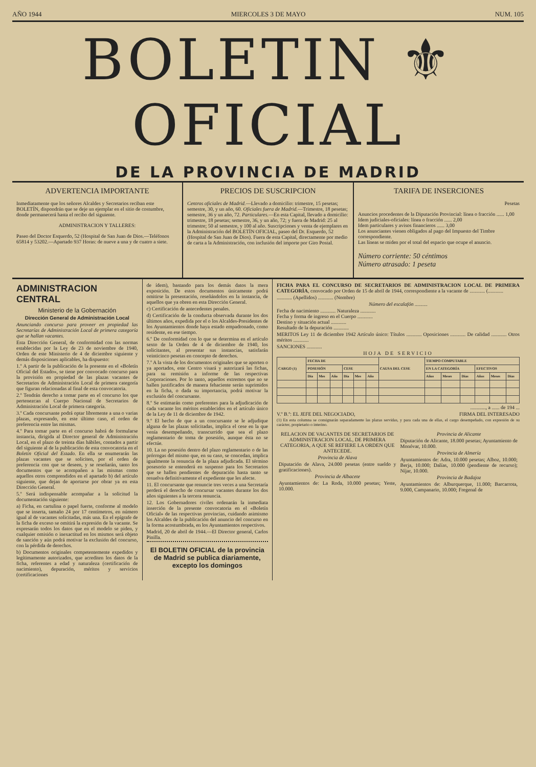AÑO 1944 MIERCOLES 3 DE MAYO NUM. 105
BOLETIN ⚜ OFICIAL
DE LA PROVINCIA DE MADRID
ADVERTENCIA IMPORTANTE
Inmediatamente que los señores Alcaldes y Secretarios reciban este BOLETÍN, dispondrán que se deje un ejemplar en el sitio de costumbre, donde permanecerá hasta el recibo del siguiente.
ADMINISTRACION Y TALLERES:
Paseo del Doctor Esquerdo, 52 (Hospital de San Juan de Dios.—Teléfonos 65814 y 53202.—Apartado 937 Horas: de nueve a una y de cuatro a siete.
PRECIOS DE SUSCRIPCION
Centros oficiales de Madrid.—Llevado a domicilio: trimestre, 15 pesetas; semestre, 30, y un año, 60. Oficiales fuera de Madrid.—Trimestre, 18 pesetas; semestre, 36 y un año, 72. Particulares.—En esta Capital, llevado a domicilio: trimestre, 18 pesetas; semestre, 36, y un año, 72; y fuera de Madrid: 25 al trimestre; 50 al semestre, y 100 al año. Suscripciones y venta de ejemplares en la Administración del BOLETÍN OFICIAL, paseo del Dr. Esquerdo, 52 (Hospital de San Juan de Dios). Fuera de esta Capital, directamente por medio de carta a la Administración, con inclusión del importe por Giro Postal.
TARIFA DE INSERCIONES
Pesetas
Anuncios procedentes de la Diputación Provincial: línea o fracción ...... 1,00
Idem judiciales-oficiales: línea o fracción ...... 2,00
Idem particulares y avisos financieros ...... 3,00
Los anunciantes vienen obligados al pago del Impuesto del Timbre correspondiente.
Las líneas se miden por el total del espacio que ocupe el anuncio.
Número corriente: 50 céntimos
Número atrasado: 1 peseta
ADMINISTRACION CENTRAL
Ministerio de la Gobernación
Dirección General de Administración Local
Anunciando concurso para proveer en propiedad las Secretarías de Administración Local de primera categoría que se hallan vacantes.
Esta Dirección General, de conformidad con las normas establecidas por la Ley de 23 de noviembre de 1940, Orden de este Ministerio de 4 de diciembre siguiente y demás disposiciones aplicables, ha dispuesto:
1.º A partir de la publicación de la presente en el «Boletín Oficial del Estado», se tiene por convocado concurso para la provisión en propiedad de las plazas vacantes de Secretarios de Administración Local de primera categoría que figuran relacionadas al final de esta convocatoria.
2.º Tendrán derecho a tomar parte en el concurso los que pertenezcan al Cuerpo Nacional de Secretarios de Administración Local de primera categoría.
3.º Cada concursante podrá optar libremente a una o varias plazas, expresando, en este último caso, el orden de preferencia entre las mismas.
4.º Para tomar parte en el concurso habrá de formularse instancia, dirigida al Director general de Administración Local, en el plazo de treinta días hábiles, contados a partir del siguiente al de la publicación de esta convocatoria en el Boletín Oficial del Estado. En ella se enumerarán las plazas vacantes que se soliciten, por el orden de preferencia con que se deseen, y se reseñarán, tanto los documentos que se acompañen a las mismas como aquellos otros comprendidos en el apartado b) del artículo siguiente, que dejan de aportarse por obrar ya en esta Dirección General.
5.º Será indispensable acompañar a la solicitud la documentación siguiente:
a) Ficha, en cartulina o papel fuerte, conforme al modelo que se inserta, tamaño 24 por 17 centímetros, en número igual al de vacantes solicitadas, más una. En el epígrafe de la ficha de exceso se omitirá la expresión de la vacante. Se expresarán todos los datos que en el modelo se piden, y cualquier omisión o inexactitud en los mismos será objeto de sanción y aún podrá motivar la exclusión del concurso, con la pérdida de derechos.
b) Documentos originales competentemente expedidos y legítimamente autorizados, que acrediten los datos de la ficha, referentes a edad y naturaleza (certificación de nacimiento), depuración, méritos y servicios (certificaciones
de ídem), bastando para los demás datos la mera exposición. De estos documentos únicamente podrá omitirse la presentación, reseñándolos en la instancia, de aquellos que ya obren en esta Dirección General.
c) Certificación de antecedentes penales.
d) Certificación de la conducta observada durante los dos últimos años, expedida por el o los Alcaldes-Presidentes de los Ayuntamientos donde haya estado empadronado, como residente, en ese tiempo.
6.º De conformidad con lo que se determina en el artículo sexto de la Orden de 4 de diciembre de 1940, los solicitantes, al presentar sus instancias, satisfarán veinticinco pesetas en concepto de derechos.
7.º A la vista de los documentos originales que se aporten o ya aportados, este Centro visará y autorizará las fichas, para su remisión a informe de las respectivas Corporaciones. Por lo tanto, aquellos extremos que no se hallen justificados de manera fehaciente serán suprimidos en la ficha, o dada su importancia, podrá motivar la exclusión del concursante.
8.º Se estimarán como preferentes para la adjudicación de cada vacante los méritos establecidos en el artículo único de la Ley de 11 de diciembre de 1942.
9.º El hecho de que a un concursante se le adjudique alguna de las plazas solicitadas, implica el cese en la que venía desempeñando, transcurrido que sea el plazo reglamentario de toma de posesión, aunque ésta no se efectúe.
10. La no posesión dentro del plazo reglamentario o de las prórrogas del mismo que, en su caso, se concedan, implica igualmente la renuncia de la plaza adjudicada. El término posesorio se entenderá en suspenso para los Secretarios que se hallen pendientes de depuración hasta tanto se resuelva definitivamente el expediente que les afecte.
11. El concursante que renuncie tres veces a una Secretaría perderá el derecho de concursar vacantes durante los dos años siguientes a la tercera renuncia.
12. Los Gobernadores civiles ordenarán la inmediata inserción de la presente convocatoria en el «Boletín Oficial» de las respectivas provincias, cuidando asimismo los Alcaldes de la publicación del anuncio del concurso en la forma acostumbrada, en los Ayuntamientos respectivos.
Madrid, 20 de abril de 1944.—El Director general, Carlos Pinilla.
El BOLETIN OFICIAL de la provincia de Madrid se publica diariamente, excepto los domingos
FICHA PARA EL CONCURSO DE SECRETARIOS DE ADMINISTRACION LOCAL DE PRIMERA CATEGORÍA, convocado por Orden de 15 de abril de 1944, correspondiente a la vacante de ............ (............
............ (Apellidos) ............ (Nombre)
Número del escalafón ..........
Fecha de nacimiento ............ Naturaleza ............
Fecha y forma de ingreso en el Cuerpo ............
Destino y situación actual ............
Resultado de la depuración ............
MERITOS Ley 11 de diciembre 1942 Artículo único: Títulos ............ Oposiciones ............ De calidad ............ Otros méritos ............
SANCIONES ............
HOJA DE SERVICIO
| CARGO (1) | FECHA DE | | | | | | CAUSA DEL CESE | TIEMPO COMPUTABLE | | | | | |
| --- | --- | --- | --- | --- | --- | --- | --- | --- | --- | --- | --- | --- | --- |
| | POSESIÓN | | | CESE | | | | EN LA CATEGORÍA | | | EFECTIVOS | | |
| | Día | Mes | Año | Día | Mes | Año | | Años | Meses | Días | Años | Meses | Días |
............, a ...... de 194 ...
V.º B.º: EL JEFE DEL NEGOCIADO, FIRMA DEL INTERESADO
(1) En esta columna se consignarán separadamente las plazas servidas, y para cada una de ellas, el cargo desempeñado, con expresión de su carácter, propietario o interino.
RELACION DE VACANTES DE SECRETARIOS DE ADMINISTRACION LOCAL, DE PRIMERA CATEGORIA, A QUE SE REFIERE LA ORDEN QUE ANTECEDE.
Provincia de Alava
Diputación de Alava, 24.000 pesetas (entre sueldo y gratificaciones).
Provincia de Albacete
Ayuntamientos de: La Roda, 10.000 pesetas; Yeste, 10.000.
Provincia de Alicante
Diputación de Alicante, 18.000 pesetas; Ayuntamiento de Monóvar, 10.000.
Provincia de Almería
Ayuntamientos de: Adra, 10.000 pesetas; Alboz, 10.000; Berja, 10.000; Dalías, 10.000 (pendiente de recurso); Níjar, 10.000.
Provincia de Badajoz
Ayuntamientos de: Alburquerque, 11.000; Barcarrota, 9.000, Campanario, 10.000; Fregenal de